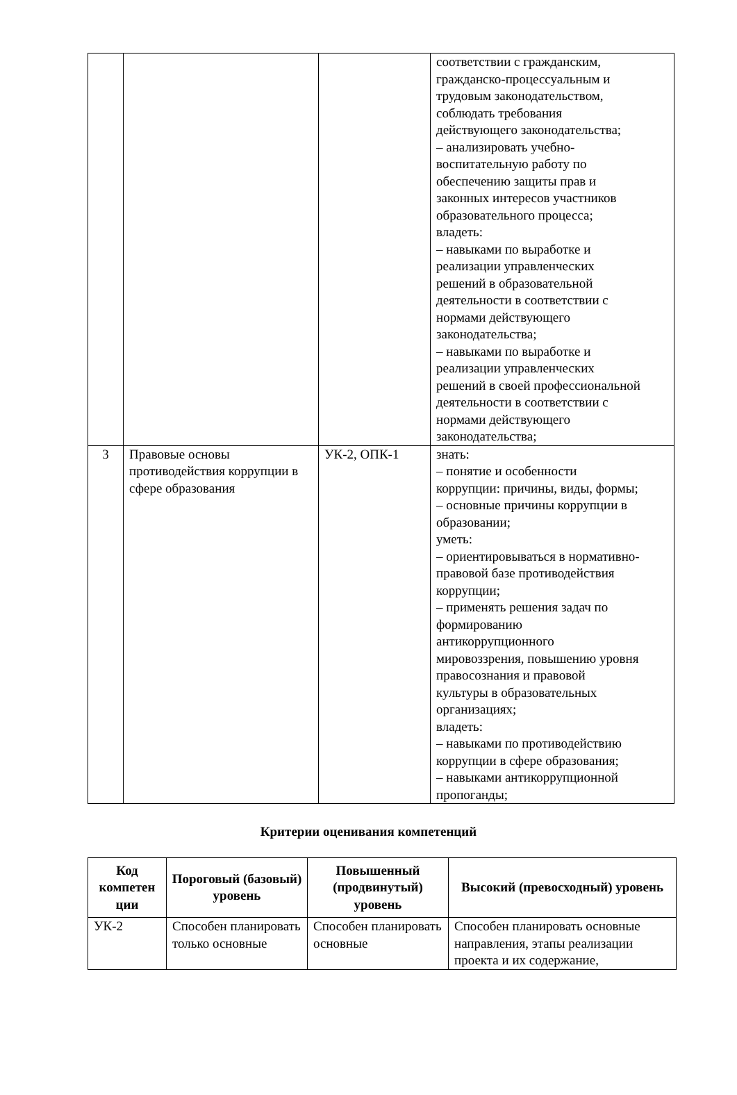| | | | соответствии с гражданским, гражданско-процессуальным и трудовым законодательством, соблюдать требования действующего законодательства; – анализировать учебно- воспитательную работу по обеспечению защиты прав и законных интересов участников образовательного процесса; владеть: – навыками по выработке и реализации управленческих решений в образовательной деятельности в соответствии с нормами действующего законодательства; – навыками по выработке и реализации управленческих решений в своей профессиональной деятельности в соответствии с нормами действующего законодательства; |
| 3 | Правовые основы противодействия коррупции в сфере образования | УК-2, ОПК-1 | знать: – понятие и особенности коррупции: причины, виды, формы; – основные причины коррупции в образовании; уметь: – ориентировываться в нормативно- правовой базе противодействия коррупции; – применять решения задач по формированию антикоррупционного мировоззрения, повышению уровня правосознания и правовой культуры в образовательных организациях; владеть: – навыками по противодействию коррупции в сфере образования; – навыками антикоррупционной пропоганды; |
Критерии оценивания компетенций
| Код компетен ции | Пороговый (базовый) уровень | Повышенный (продвинутый) уровень | Высокий (превосходный) уровень |
| --- | --- | --- | --- |
| УК-2 | Способен планировать только основные | Способен планировать основные | Способен планировать основные направления, этапы реализации проекта и их содержание, |